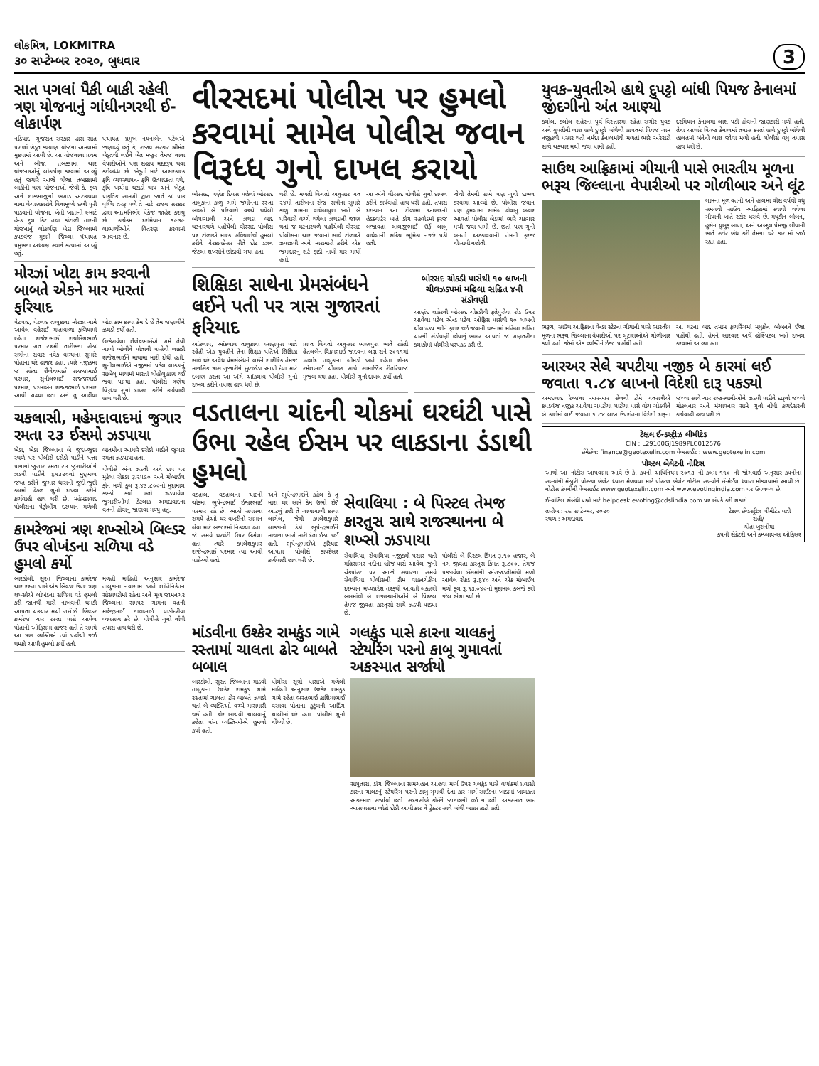લોકમિત્ર, LOKMITRA
૩૦ સપ્ટેમ્બર ૨૦૨૦, બુધવાર
3
સાત પગલાં પૈકી બાકી રહેલી ત્રણ યોજનાનું ગાંધીનગરથી ઈ-લોકાર્પણ
નડિયાદ, ગુજરાત સરકાર દ્વારા સાત પગલાં ખેડૂત કલ્યાણ યોજના અમલમાં મુકવામાં આવી છે. આ યોજનાના પ્રથમ અને બીજા તબક્કામાં ચાર યોજનાઓનું લોકાર્પણ કરવામાં આવ્યું હતું જયારે આજે ત્રીજા તબક્કામાં બાકીની ત્રણ યોજનાઓ જેવી કે, ફળ અને શાકભાજીનો બગાડ અટકાવવા નાના વેચાણકારોને વિનામૂલ્યે છત્રી પુરી પાડવાની યોજના, ખેતી ખાતાની સ્માર્ટ હેન્ડ ટુલ કિટ તથા કાંટાળી તારની યોજનાનું લોકાર્પણ ખેડા જિલ્લામાં કપડવંજ મુકામે જિલ્લા પંચાયત પ્રમુખના અધ્યક્ષ સ્થાને કરવામાં આવ્યું હતું.
પંચાયત પ્રમુખ નયનાબેન પટેલએ જણાવ્યું હતું કે, રાજ્ય સરકાર શ્રીમંત ખેડૂતથી લઈને ખેત મજૂર તેમજ નાના વેપારીઓને પણ સહાય મદદરૂપ થવા કટીબધ્ધ છે. ખેડૂતો માટે અસરકારક કૃષિ વ્યવસ્થાપન- કૃષિ ઉત્પાદકતા વધે, કૃષિ ખર્ચમાં ઘટાડો થાય અને ખેડૂત પ્રાકૃતિક સામગ્રી દ્વારા જાતે જ પાક વૃધ્ધિ તરફ વળે તે માટે રાજ્ય સરકાર દ્વારા આત્મનિર્ભર પેકેજ જાહેર કરાયું છે. કાર્યક્રમ દરમિયાન ૧૯૩૯ લાભાર્થીઓને વિતરણ કરવામાં આવનાર છે.
મોરઝાં ખોટા કામ કરવાની બાબતે એકને માર મારતાં ફરિયાદ
પેટલાદ, પેટલાદ તાલુકાના મોરઝા ગામે આવેલ વહેરાઈ માતાવાળા ફળિયામાં રહેતા રાજેશભાઈ રાયસિંગભાઈ પરમાર ગત ૨૪મી તારીખના રોજ રાત્રીના સવાર નવેક વાગ્યાના સુમારે પોતાના ઘરે હાજર હતા. ત્યારે નજીકમાં જ રહેતા શૈલેષભાઈ રાજ્જભાઈ પરમાર, સુનીલભાઈ રાજ્જભાઈ પરમાર, પદમાબેન રાજ્જભાઈ પરમાર આવી ચઢ્યા હતા અને તુ અહીંયા ખોટા કામ કરવા કેમ દે છે તેમ જણાવીને ઝઘડો કર્યો હતો.
ઉશ્કેરાયેલા શૈલેષભાઈએ ગમે તેવી ગાળો બોલીને પોતાની પાસેની લાકડી રાજેશભાઈને માથામાં મારી દીધી હતી. સુનીલભાઈએ નજીકમાં પડેલ લાકડાનું સાબેલુ માથામાં મારતાં લોહીલુહાણ થઈ જવા પામ્યા હતા. પોલીસે ત્રણેય વિરૂધ્ધ ગુનો દાખલ કરીને કાર્યવાહી હાથ ધરી છે.
ચકલાસી, મહેમદાવાદમાં જુગાર રમતા ૨૩ ઈસમો ઝડપાયા
ખેડા, ખેડા જિલ્લાના બે જુદા-જુદા સ્થળે પર પોલીસે દરોડો પાડીને પત્તા પાનાનો જુગાર રમતા ૨૩ જુગારીઓને ઝડપી પાડીને ૬૧૩૨૦નો મુદ્દામાલ જપ્ત કરીને જુગાર ધારાની જુદી-જુદી કલમો હેઠળ ગુનો દાખલ કરીને કાર્યવાહી હાથ ધરી છે. મહેમદાવાદ પોલીસના પેટ્રોલીંગ દરમ્યાન મળેલી બાતમીના આધારે દરોડો પાડીને જુગાર રમતા ઝડપાયા હતા.
પોલીસે અંગ ઝડતી અને દાવ પર મુકેલા રોકડા રૂ.૨૫૯૦ અને મોબાઈલ ફોન મળી કુલ રૂ.૪૩,૮૦૦નો મુદ્દામાલ કબ્જે કર્યો હતો. ઝડપાયેલ જુગારીઓમાં કેટલાક અમદાવાદના વતની હોવાનું જાણવા મળ્યું હતું.
કામરેજમાં ત્રણ શખ્સોએ બિલ્ડર ઉપર લોખંડના સળિયા વડે હુમલો કર્યો
બારડોલી, સુરત જિલ્લાના કામરેજ ચાર રસ્તા પાસે એક બિલ્ડર ઉપર ત્રણ શખ્સોએ લોખંડના સળિયા વડે હુમલો કરી જાનથી મારી નાખવાની ધમકી આપતા ચકચાર મચી ગઈ છે. બિલ્ડર કામરેજ ચાર રસ્તા પાસે આવેલ પોતાની ઓફિસમાં હાજર હતો તે સમયે આ ત્રણ વ્યક્તિએ ત્યાં પહોંચી જઈ ધમકી આપી હુમલો કર્યો હતો.
મળતી માહિતી અનુસાર કામરેજ તાલુકાના નવાગામ ખાતે શાંતિનિકેતન સોસાયટીમાં રહેતા અને મૂળ જામનગર જિલ્લાના રામપર ગામના વતની મહેન્દ્રભાઈ નાથાભાઈ વાડોદરીયા વ્યવસાય કરે છે. પોલીસે ગુનો નોંધી તપાસ હાથ ધરી છે.
વીરસદમાં પોલીસ પર હુમલો કરવામાં સામેલ પોલીસ જવાન વિરૂધ્ધ ગુનો દાખલ કરાયો
બોરસદ, ત્રણેક દિવસ પહેલાં બોરસદ તાલુકાના કાળુ ગામે જમીનના રસ્તા બાબતે બે પરિવારો વચ્ચે થયેલી બોલાચાલી અને ઝઘડા બાદ ઘટનાસ્થળે પહોંચેલી વીરસદ પોલીસ પર ટોળાએ મારક હથિયારોથી હુમલો કરીને ગેરકાયદેસર રીતે દોઢ ડઝન જેટલા શખ્સોને છોડાવી ગયા હતા.
ઘરી છે. મળતી વિગતો અનુસાર ગત ૨૪મી તારીખના રોજ રાત્રીના સુમારે કાળુ ગામના વાઘેલાપુરા ખાતે બે પરિવારો વચ્ચે થયેલા ઝઘડાની જાણ થતાં જ ઘટનાસ્થળે પહોંચેલી વીરસદ પોલીસના ચાર જવાનો સાથે ટોળાએ ઝપાઝપી અને મારામારી કરીને એક જમાદારનું શર્ટ ફાડી નાંખી માર માર્યો હતો.
આ અંગે વીરસદ પોલીસે ગુનો દાખલ કરીને કાર્યવાહી હાથ ધરી હતી. તપાસ દરમ્યાન આ ટોળામાં આણંદની હેડક્વાર્ટર ખાતે ડોગ સ્કવોડમાં ફરજ બજાવતા લાલજીભાઈ ઉર્ફે લાલુ વાઘેલાની સક્રિય ભૂમિકા નજરે પડી હતી.
જેથી તેમની સામે પણ ગુનો દાખલ કરવામાં આવ્યો છે. પોલીસ જવાન પણ હુમલામાં સામેલ હોવાનું બહાર આવતાં પોલીસ બેડામાં ભારે ચકચાર મચી જવા પામી છે. છતાં પણ ગુનો બનતો અટકાવવાની તેમની ફરજ નીભાવી નહોતી.
શિક્ષિકા સાથેના પ્રેમસંબંધને લઈને પતી પર ત્રાસ ગુજારતાં ફરિયાદ
આંકલાવ, આંકલાવ તાલુકાના ભાણપુરા ખાતે રહેતી એક યુવતીને તેના શિક્ષક પતિએ શિક્ષિકા સાથે ઘરે અવૈધ પ્રેમસંબંધને લઈને શારીરિક તેમજ માનસિક ત્રાસ ગુજારીને છુટાછેડા આપી દેવા માટે દબાણ કરતા આ અંગે આંકલાવ પોલીસે ગુનો દાખલ કરીને તપાસ હાથ ધરી છે.
પ્રાપ્ત વિગતો અનુસાર ભાણપુરા ખાતે રહેતી હેતલબેન વિક્રમભાઈ જાદવના લગ્ન સને ૨૦૧૧માં ઝાલોદ તાલુકાના લીમડી ખાતે રહેતા રોનક રમેશભાઈ ચૌહાણ સાથે સામાજિક રીતરિવાજ મુજબ થયા હતા. પોલીસે ગુનો દાખલ કર્યો હતો.
બોરસદ ચોકડી પાસેથી ૧૦ લાખની ચીલઝડપમાં મહિલા સહિત ૪ની સંડોવણી
આણંદ શહેરની બોરસદ ચોકડીથી ફતેપુરીયા રોડ ઉપર આવેલા પટેલ એન્ડ પટેલ ઓફિસ પાસેથી ૧૦ લાખની ચીલઝડપ કરીને ફરાર થઈ જવાની ઘટનામાં મહિલા સહિત ચારની સંડોવણી હોવાનું બહાર આવતાં જ ગણતરીના કલાકોમાં પોલીસે ધરપકડ કરી છે.
વડતાલના ચાંદની ચોકમાં ઘરઘંટી પાસે ઉભા રહેલ ઈસમ પર લાકડાના ડંડાથી હુમલો
વડતાલ, વડતાલના ચાંદની ચોકમાં ભુપેન્દ્રભાઈ ઈશ્વરભાઈ પરમાર રહે છે. આજે સવારના સમયે તેઓ ઘર વખરીનો સામાન લેવા માટે બજારમાં નિકળ્યા હતા. જે સમયે ઘરઘંટી ઉપર ઉભેલા હતા ત્યારે કમલેશકુમાર રાજેન્દ્રભાઈ પરમાર ત્યાં આવી પહોંચ્યો હતો.
અને ભુપેન્દ્રભાઈને કહેલ કે તુ મારા ઘર સામે કેમ ઉભો છે? આટલું કહી તે ગાળાગાળી કરવા લાગેલ, જેથી કમલેશકુમારે લાકડાનો ડંડો ભુપેન્દ્રભાઈને માથાના ભાગે મારી દેતા ઈજા થઈ હતી. ભુપેન્દ્રભાઈએ ફરિયાદ આપતા પોલીસે કાયદેસર કાર્યવાહી હાથ ધરી છે.
સેવાલિયા : બે પિસ્ટલ તેમજ કારતુસ સાથે રાજસ્થાનના બે શખ્સો ઝડપાયા
સેવાલિયા, સેવાલિયા નજીકથી પસાર થતી મહિસાગર નદીના બ્રીજ પાસે આવેલ જુની ચેકપોસ્ટ પર આજે સવારના સમયે સેવાલિયા પોલીસની ટીમ વાહનચેકીંગ દરમ્યાન મધ્યપ્રદેશ તરફથી આવતી લક્ઝરી બસમાંથી બે રાજસ્થાનીઓને બે પિસ્ટલ તેમજ જીવતા કારતુસો સાથે ઝડપી પાડ્યા છે.
પોલીસે બે પિસ્ટલ કિંમત રૂ.૧૦ હજાર, બે નંગ જીવતા કારતુસ કિંમત રૂ.૮૦૦, તેમજ પકડાયેલા ઈસમોની અંગજડતીમાંથી મળી આવેલ રોકડ રૂ.૬૪૦ અને એક મોબાઈલ મળી કુલ રૂ.૧૩,૦૪૦નો મુદ્દામાલ કબજે કરી જેલ ભેગા કર્યા છે.
માંડવીના ઉશ્કેર રામકુંડ ગામે રસ્તામાં ચાલતા ઢોર બાબતે બબાલ
બારડોલી, સુરત જિલ્લાના માંડવી તાલુકાના ઉશ્કેર રામકુંડ ગામે રસ્તામાં ચાલતા ઢોર બાબતે ઝઘડો થતાં બે વ્યક્તિઓ વચ્ચે મારામારી થઈ હતી. ઢોર સાચવી ચાલવાનું કહેતા પાંચ વ્યક્તિઓએ હુમલો કર્યો હતો.
પોલીસ સૂત્રો પાસાએ મળેલી માહિતી અનુસાર ઉશ્કેર રામકુંડ ગામે રહેતા ભરતભાઈ કાશિયાભાઈ વસાવા પોતાના કુટુંબની આદિંગ ચાલીમાં ઘરે હતા. પોલીસે ગુનો નોંધ્યો છે.
ગલકુંડ પાસે કારના ચાલકનું સ્ટેયરિંગ પરનો કાબૂ ગુમાવતાં અકસ્માત સર્જાયો
સાપુતારા, ડાંગ જિલ્લાના સામગહાન આહવા માર્ગ ઉપર ગલકુંડ પાસે વળાંકમાં પ્રવાસી કારના ચાલકનું સ્ટેયરિંગ પરનો કાબુ ગુમાવી દેતા કાર માર્ગ સાઈડના ખાડામાં ખાબકતા અકસ્માત સર્જાયો હતો. સદનસીબે કોઈને જાનહાની થઈ ન હતી. અકસ્માત બાદ આસપાસના લોકો દોડી આવી કાર ને ટ્રેક્ટર સાથે બાંધી બહાર કાઢી હતી.
યુવક-યુવતીએ હાથે દુપટ્ટો બાંધી પિયજ કેનાલમાં જીંદગીનો અંત આણ્યો
કલોલ, કલોલ શહેરના પૂર્વ વિસ્તારમાં રહેતા સગીર યુવક અને યુવતીની લાશ હાથે દુપટ્ટો બાંધેલી હાલતમાં પિયજ ગામ નજીકથી પસાર થતી નર્મદા કેનાલમાંથી મળતાં ભારે અરેરાટી સાથે ચકચાર મચી જવા પામી હતી.
દરમિયાન કેનાલમાં લાશ પડી હોવાની જાણકારી મળી હતી. તેના આધારે પિયજ કેનાલમાં તપાસ કરતાં હાથે દુપટ્ટો બાંધેલી હાલતમાં બંનેની લાશ જોવા મળી હતી. પોલીસે વધુ તપાસ હાથ ધરી છે.
સાઉથ આફ્રિકામાં ગીયાની પાસે ભારતીય મૂળના ભરૂચ જિલ્લાના વેપારીઓ પર ગોળીબાર અને લૂંટ
ગામના મૂળ વતની અને હાલમાં વીસ વર્ષથી વધુ સમયથી સાઉથ આફ્રિકામાં સ્થાયી થયેલા ગીયાની ખાતે સ્ટોર ધરાવે છે. મધુકીન બોબન, હુસેન યુસુફ બાપા, અને અબ્દુલ પ્રેમજી ગીયાની ખાતે સ્ટોર બંધ કરી તેમના ઘરે કાર માં જઈ રહ્યા હતા.
ભરૂચ, સાઉથ આફ્રિકાના વેન્ડા સ્ટેટના ગીયાની પાસે ભારતીય મૂળના ભરૂચ જિલ્લાના વેપારીઓ પર લૂંટારાઓએ ગોળીબાર કર્યો હતો. જેમાં એક વ્યક્તિને ઈજા પહોંચી હતી.
આ ઘટના બાદ તમામ ફાયરિંગમાં મધુકીન બોબનને ઈજા પહોંચી હતી. તેમને સારવાર અર્થે હોસ્પિટલ ખાતે દાખલ કરવામાં આવ્યા હતા.
આરઅર સેલે ચપટીયા નજીક બે કારમાં લઈ જવાતા ૧.૮૪ લાખનો વિદેશી દારૂ પકડ્યો
અમદાવાદ રેન્જના આરઆર સેલની ટીમે ગતરાત્રીએ કપડવંજ નજીક આવેલા ચપટીયા પાટીયા પાસે વોચ ગોઠવીને બે કારોમાં લઈ જવાતા ૧.૮૪ લાખ ઉપરાંતના વિદેશી દારૂના જથ્થા સાથે ચાર રાજસ્થાનીઓને ઝડપી પાડીને દારૂનો જથ્થો મોકલનાર અને મંગાવનાર સામે ગુનો નોંધી કાયદેસરની કાર્યવાહી હાથ ધરી છે.
ટેક્ષલ ઈન્ડસ્ટ્રીઝ લીમીટેડ
CIN : L29100GJ1989PLC012576
ઈમેઈલ: finance@geotexelin.com વેબસાઈટ : www.geotexelin.com
પોસ્ટલ બેલેટની નોટિસ
આથી આ નોટીસ આપવામાં આવે છે કે, કંપની અધિનિયમ ૨૦૧૩ ની કલમ ૧૧૦ ની જોગવાઈ અનુસાર કંપનીના સભ્યોની મંજુરી પોસ્ટલ બેલેટ ધ્વારા મેળવવા માટે પોસ્ટલ બેલેટ નોટીસ સભ્યોને ઈ-મેઈલ ધ્વારા મોકલવામાં આવી છે. નોટીસ કંપનીની વેબસાઈટ www.geotexelin.com અને www.evotingindia.com પર ઉપલબ્ધ છે.
ઈ-વોટિંગ સંબંધી પ્રશ્નો માટે helpdesk.evoting@cdslindia.com પર સંપર્ક કરી શકાશે.
તારીખ : ૨૯ સપ્ટેમ્બર, ૨૦૨૦
સ્થળ : અમદાવાદ
ટેક્ષલ ઈન્ડસ્ટ્રીઝ લીમીટેડ વતી
સહી/-
શ્વેતા ખુરાનીયા
કંપની સેક્રેટરી અને કમ્પ્લાયન્સ ઓફિસર